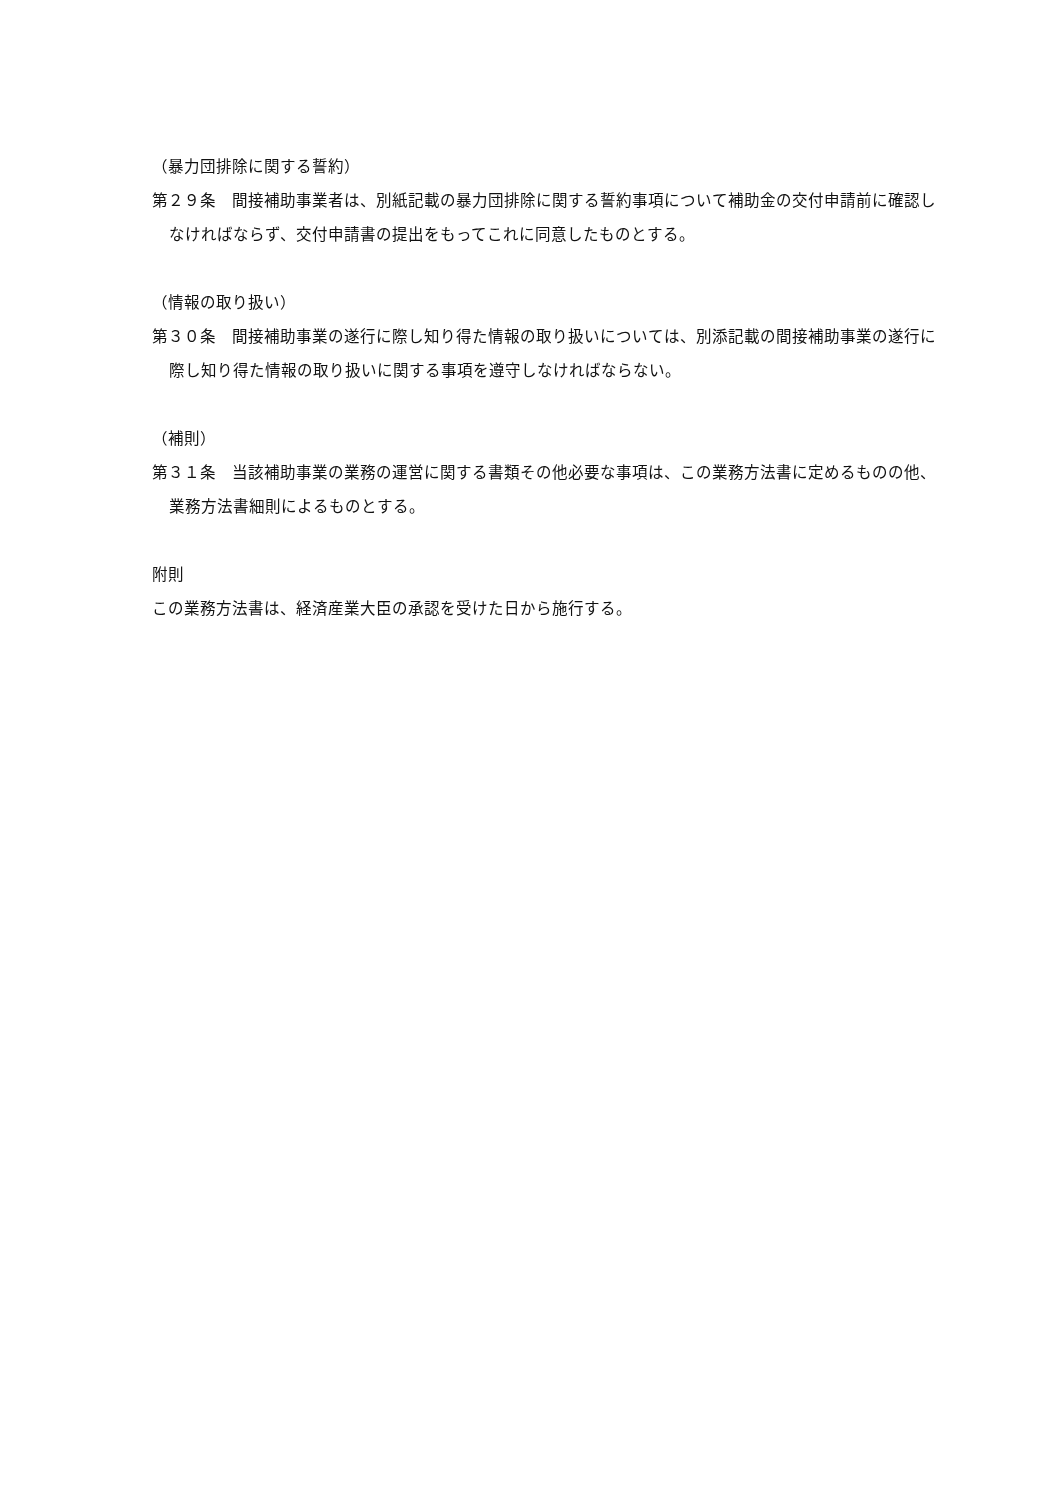（暴力団排除に関する誓約）
第２９条　間接補助事業者は、別紙記載の暴力団排除に関する誓約事項について補助金の交付申請前に確認しなければならず、交付申請書の提出をもってこれに同意したものとする。
（情報の取り扱い）
第３０条　間接補助事業の遂行に際し知り得た情報の取り扱いについては、別添記載の間接補助事業の遂行に際し知り得た情報の取り扱いに関する事項を遵守しなければならない。
（補則）
第３１条　当該補助事業の業務の運営に関する書類その他必要な事項は、この業務方法書に定めるものの他、業務方法書細則によるものとする。
附則
この業務方法書は、経済産業大臣の承認を受けた日から施行する。